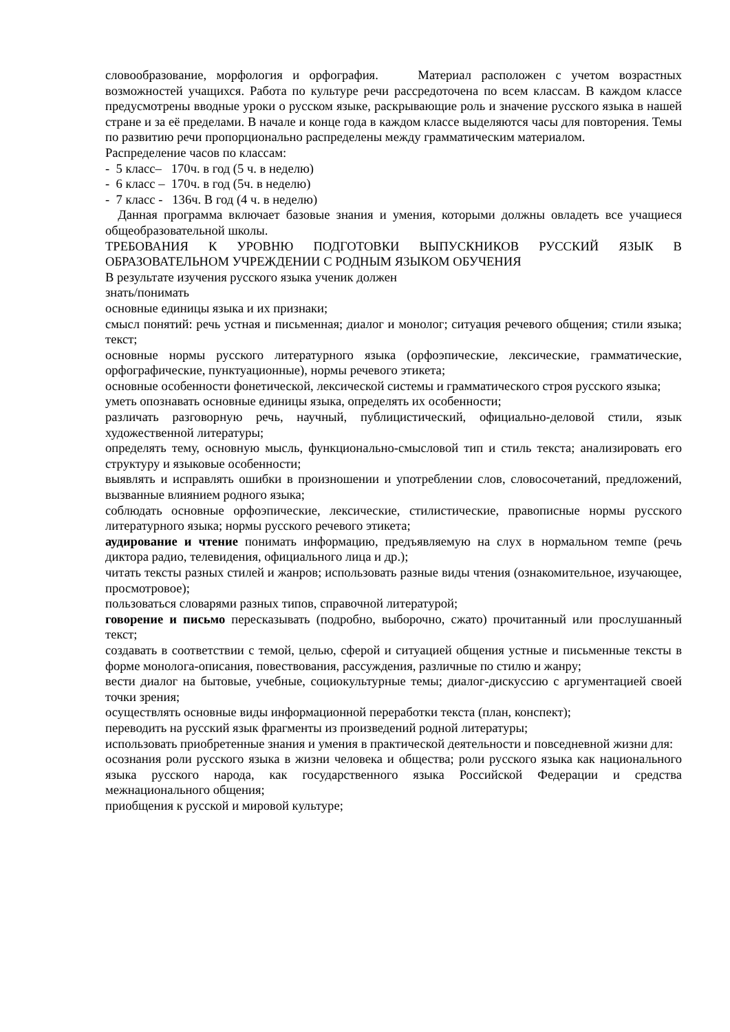словообразование, морфология и орфография. Материал расположен с учетом возрастных возможностей учащихся. Работа по культуре речи рассредоточена по всем классам. В каждом классе предусмотрены вводные уроки о русском языке, раскрывающие роль и значение русского языка в нашей стране и за её пределами. В начале и конце года в каждом классе выделяются часы для повторения. Темы по развитию речи пропорционально распределены между грамматическим материалом.
Распределение часов по классам:
- 5 класс– 170ч. в год (5 ч. в неделю)
- 6 класс – 170ч. в год (5ч. в неделю)
- 7 класс - 136ч. В год (4 ч. в неделю)
Данная программа включает базовые знания и умения, которыми должны овладеть все учащиеся общеобразовательной школы.
ТРЕБОВАНИЯ К УРОВНЮ ПОДГОТОВКИ ВЫПУСКНИКОВ РУССКИЙ ЯЗЫК В ОБРАЗОВАТЕЛЬНОМ УЧРЕЖДЕНИИ С РОДНЫМ ЯЗЫКОМ ОБУЧЕНИЯ
В результате изучения русского языка ученик должен
знать/понимать
основные единицы языка и их признаки;
смысл понятий: речь устная и письменная; диалог и монолог; ситуация речевого общения; стили языка; текст;
основные нормы русского литературного языка (орфоэпические, лексические, грамматические, орфографические, пунктуационные), нормы речевого этикета;
основные особенности фонетической, лексической системы и грамматического строя русского языка;
уметь опознавать основные единицы языка, определять их особенности;
различать разговорную речь, научный, публицистический, официально-деловой стили, язык художественной литературы;
определять тему, основную мысль, функционально-смысловой тип и стиль текста; анализировать его структуру и языковые особенности;
выявлять и исправлять ошибки в произношении и употреблении слов, словосочетаний, предложений, вызванные влиянием родного языка;
соблюдать основные орфоэпические, лексические, стилистические, правописные нормы русского литературного языка; нормы русского речевого этикета;
аудирование и чтение понимать информацию, предъявляемую на слух в нормальном темпе (речь диктора радио, телевидения, официального лица и др.);
читать тексты разных стилей и жанров; использовать разные виды чтения (ознакомительное, изучающее, просмотровое);
пользоваться словарями разных типов, справочной литературой;
говорение и письмо пересказывать (подробно, выборочно, сжато) прочитанный или прослушанный текст;
создавать в соответствии с темой, целью, сферой и ситуацией общения устные и письменные тексты в форме монолога-описания, повествования, рассуждения, различные по стилю и жанру;
вести диалог на бытовые, учебные, социокультурные темы; диалог-дискуссию с аргументацией своей точки зрения;
осуществлять основные виды информационной переработки текста (план, конспект);
переводить на русский язык фрагменты из произведений родной литературы;
использовать приобретенные знания и умения в практической деятельности и повседневной жизни для:
осознания роли русского языка в жизни человека и общества; роли русского языка как национального языка русского народа, как государственного языка Российской Федерации и средства межнационального общения;
приобщения к русской и мировой культуре;